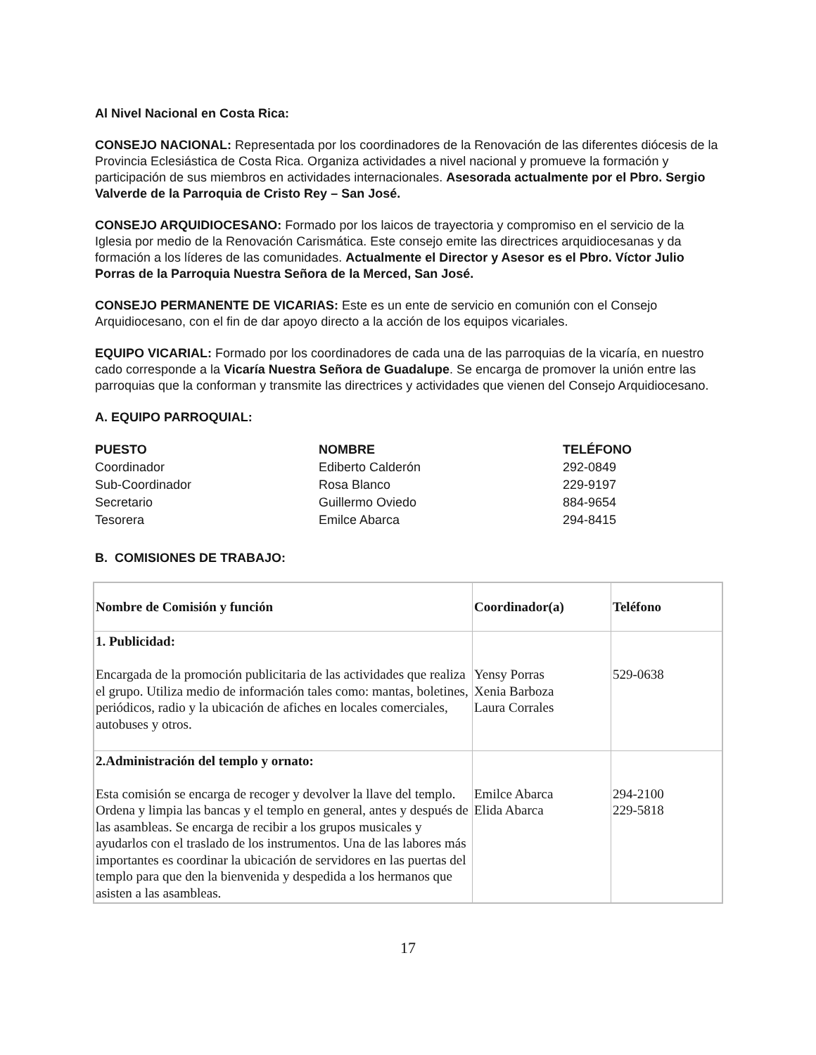Al Nivel Nacional en Costa Rica:
CONSEJO NACIONAL: Representada por los coordinadores de la Renovación de las diferentes diócesis de la Provincia Eclesiástica de Costa Rica. Organiza actividades a nivel nacional y promueve la formación y participación de sus miembros en actividades internacionales. Asesorada actualmente por el Pbro. Sergio Valverde de la Parroquia de Cristo Rey – San José.
CONSEJO ARQUIDIOCESANO: Formado por los laicos de trayectoria y compromiso en el servicio de la Iglesia por medio de la Renovación Carismática. Este consejo emite las directrices arquidiocesanas y da formación a los líderes de las comunidades. Actualmente el Director y Asesor es el Pbro. Víctor Julio Porras de la Parroquia Nuestra Señora de la Merced, San José.
CONSEJO PERMANENTE DE VICARIAS: Este es un ente de servicio en comunión con el Consejo Arquidiocesano, con el fin de dar apoyo directo a la acción de los equipos vicariales.
EQUIPO VICARIAL: Formado por los coordinadores de cada una de las parroquias de la vicaría, en nuestro cado corresponde a la Vicaría Nuestra Señora de Guadalupe. Se encarga de promover la unión entre las parroquias que la conforman y transmite las directrices y actividades que vienen del Consejo Arquidiocesano.
A. EQUIPO PARROQUIAL:
| PUESTO | NOMBRE | TELÉFONO |
| --- | --- | --- |
| Coordinador | Ediberto Calderón | 292-0849 |
| Sub-Coordinador | Rosa Blanco | 229-9197 |
| Secretario | Guillermo Oviedo | 884-9654 |
| Tesorera | Emilce Abarca | 294-8415 |
B. COMISIONES DE TRABAJO:
| Nombre de Comisión y función | Coordinador(a) | Teléfono |
| --- | --- | --- |
| 1. Publicidad: Encargada de la promoción publicitaria de las actividades que realiza el grupo. Utiliza medio de información tales como: mantas, boletines, periódicos, radio y la ubicación de afiches en locales comerciales, autobuses y otros. | Yensy Porras Xenia Barboza Laura Corrales | 529-0638 |
| 2.Administración del templo y ornato: Esta comisión se encarga de recoger y devolver la llave del templo. Ordena y limpia las bancas y el templo en general, antes y después de las asambleas. Se encarga de recibir a los grupos musicales y ayudarlos con el traslado de los instrumentos. Una de las labores más importantes es coordinar la ubicación de servidores en las puertas del templo para que den la bienvenida y despedida a los hermanos que asisten a las asambleas. | Emilce Abarca Elida Abarca | 294-2100 229-5818 |
17